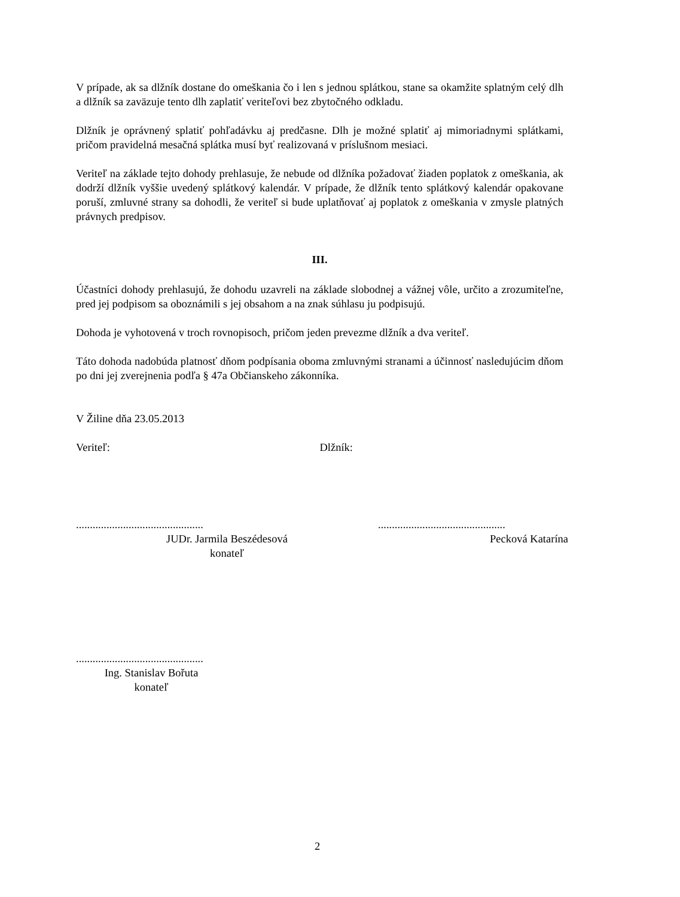V prípade, ak sa dlžník dostane do omeškania čo i len s jednou splátkou, stane sa okamžite splatným celý dlh a dlžník sa zaväzuje tento dlh zaplatiť veriteľovi bez zbytočného odkladu.
Dlžník je oprávnený splatiť pohľadávku aj predčasne. Dlh je možné splatiť aj mimoriadnymi splátkami, pričom pravidelná mesačná splátka musí byť realizovaná v príslušnom mesiaci.
Veriteľ na základe tejto dohody prehlasuje, že nebude od dlžníka požadovať žiaden poplatok z omeškania, ak dodrží dlžník vyššie uvedený splátkový kalendár. V prípade, že dlžník tento splátkový kalendár opakovane poruší, zmluvné strany sa dohodli, že veriteľ si bude uplatňovať aj poplatok z omeškania v zmysle platných právnych predpisov.
III.
Účastníci dohody prehlasujú, že dohodu uzavreli na základe slobodnej a vážnej vôle, určito a zrozumiteľne, pred jej podpisom sa oboznámili s jej obsahom a na znak súhlasu ju podpisujú.
Dohoda je vyhotovená v troch rovnopisoch, pričom jeden prevezme dlžník a dva veriteľ.
Táto dohoda nadobúda platnosť dňom podpísania oboma zmluvnými stranami a účinnosť nasledujúcim dňom po dni jej zverejnenia podľa § 47a Občianskeho zákonníka.
V Žiline dňa 23.05.2013
Veriteľ: Dlžník:
..............................................
JUDr. Jarmila Beszédesová
konateľ
..............................................
Pecková Katarína
..............................................
Ing. Stanislav Bořuta
konateľ
2